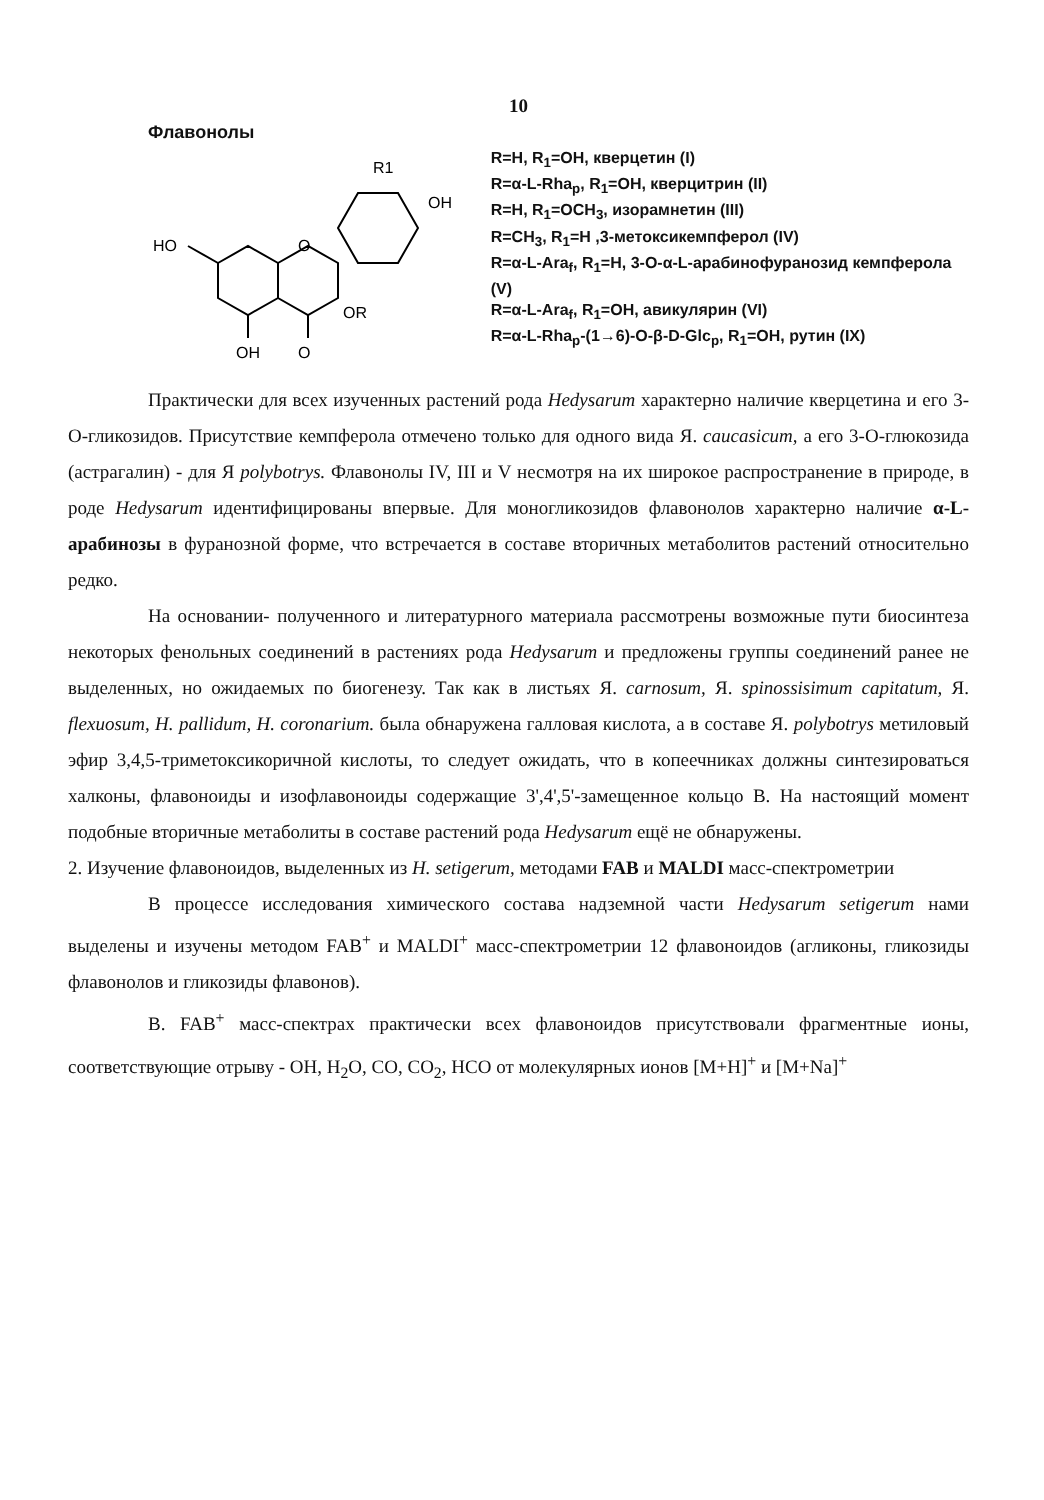10
Флавонолы
HO
O
OR
OH
O
R1
OH
R=H, R<sub>1</sub>=OH, кверцетин (I)
R=α-L-Rha<sub>p</sub>, R<sub>1</sub>=OH, кверцитрин (II)
R=H, R<sub>1</sub>=OCH<sub>3</sub>, изорамнетин (III)
R=CH<sub>3</sub>, R<sub>1</sub>=H ,3-метоксикемпферол (IV)
R=α-L-Ara<sub>f</sub>, R<sub>1</sub>=H, 3-O-α-L-арабинофуранозид кемпферола (V)
R=α-L-Ara<sub>f</sub>, R<sub>1</sub>=OH, авикулярин (VI)
R=α-L-Rha<sub>p</sub>-(1→6)-O-β-D-Glc<sub>p</sub>, R<sub>1</sub>=OH, рутин (IX)
Практически для всех изученных растений рода Hedysarum характерно наличие кверцетина и его 3-О-гликозидов. Присутствие кемпферола отмечено только для одного вида Я. caucasicum, а его 3-О-глюкозида (астрагалин) - для Я polybotrys. Флавонолы IV, III и V несмотря на их широкое распространение в природе, в роде Hedysarum идентифицированы впервые. Для моногликозидов флавонолов характерно наличие α-L-арабинозы в фуранозной форме, что встречается в составе вторичных метаболитов растений относительно редко.
На основании- полученного и литературного материала рассмотрены возможные пути биосинтеза некоторых фенольных соединений в растениях рода Hedysarum и предложены группы соединений ранее не выделенных, но ожидаемых по биогенезу. Так как в листьях Я. carnosum, Я. spinossisimum capitatum, Я. flexuosum, H. pallidum, H. coronarium. была обнаружена галловая кислота, а в составе Я. polybotrys метиловый эфир 3,4,5-триметоксикоричной кислоты, то следует ожидать, что в копеечниках должны синтезироваться халконы, флавоноиды и изофлавоноиды содержащие 3',4',5'-замещенное кольцо В. На настоящий момент подобные вторичные метаболиты в составе растений рода Hedysarum ещё не обнаружены.
2. Изучение флавоноидов, выделенных из H. setigerum, методами FAB и MALDI масс-спектрометрии
В процессе исследования химического состава надземной части Hedysarum setigerum нами выделены и изучены методом FAB<sup>+</sup> и MALDI<sup>+</sup> масс-спектрометрии 12 флавоноидов (агликоны, гликозиды флавонолов и гликозиды флавонов).
В. FAB<sup>+</sup> масс-спектрах практически всех флавоноидов присутствовали фрагментные ионы, соответствующие отрыву - ОН, H<sub>2</sub>O, CO, CO<sub>2</sub>, HCO от молекулярных ионов [M+H]<sup>+</sup> и [M+Na]<sup>+</sup>